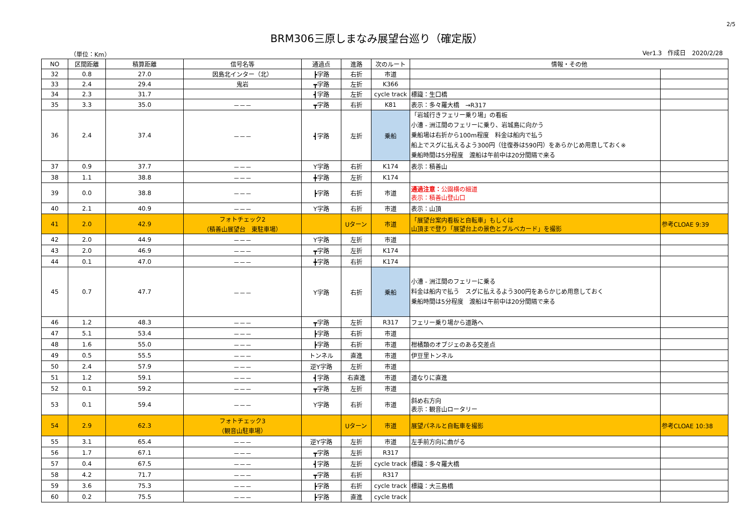2/5
BRM306三原しまなみ展望台巡り（確定版）
（単位：Km） Ver1.3　作成日　2020/2/28
| NO | 区間距離 | 積算距離 | 信号名等 | 通過点 | 進路 | 次のルート | 情報・その他 | |
| --- | --- | --- | --- | --- | --- | --- | --- | --- |
| 32 | 0.8 | 27.0 | 因島北インター（北） | ┣字路 | 右折 | 市道 | | |
| 33 | 2.4 | 29.4 | 鬼岩 | ┳字路 | 左折 | K366 | | |
| 34 | 2.3 | 31.7 | | ┫字路 | 左折 | cycle track | 標識：生口橋 | |
| 35 | 3.3 | 35.0 | －－－ | ┳字路 | 右折 | K81 | 表示：多々羅大橋 →R317 | |
| 36 | 2.4 | 37.4 | －－－ | ┫字路 | 左折 | 乗船 | 「岩城行きフェリー乗り場」の看板 小漕 - 洲江間のフェリーに乗り、岩城島に向かう 乗船場は右折から100m程度 料金は船内で払う 船上でスグに払えるよう300円（往復券は590円）をあらかじめ用意しておく※ 乗船時間は5分程度 渡船は午前中は20分間隔で来る | |
| 37 | 0.9 | 37.7 | －－－ | Y字路 | 右折 | K174 | 表示：積善山 | |
| 38 | 1.1 | 38.8 | －－－ | ╋字路 | 左折 | K174 | | |
| 39 | 0.0 | 38.8 | －－－ | ┣字路 | 右折 | 市道 | 通過注意： 公園横の細道 表示：積善山登山口 | |
| 40 | 2.1 | 40.9 | －－－ | Y字路 | 右折 | 市道 | 表示：山頂 | |
| 41 | 2.0 | 42.9 | フォトチェック2 （積善山展望台 東駐車場） | | Uターン | 市道 | 「展望台案内看板と自転車」もしくは 山頂まで登り「展望台上の景色とブルベカード」を撮影 | 参考CLOAE 9:39 |
| 42 | 2.0 | 44.9 | －－－ | Y字路 | 左折 | 市道 | | |
| 43 | 2.0 | 46.9 | －－－ | ┳字路 | 左折 | K174 | | |
| 44 | 0.1 | 47.0 | －－－ | ╋字路 | 右折 | K174 | | |
| 45 | 0.7 | 47.7 | －－－ | Y字路 | 右折 | 乗船 | 小漕 - 洲江間のフェリーに乗る 料金は船内で払う スグに払えるよう300円をあらかじめ用意しておく 乗船時間は5分程度 渡船は午前中は20分間隔で来る | |
| 46 | 1.2 | 48.3 | －－－ | ┳字路 | 左折 | R317 | フェリー乗り場から道路へ | |
| 47 | 5.1 | 53.4 | －－－ | ┣字路 | 右折 | 市道 | | |
| 48 | 1.6 | 55.0 | －－－ | ┣字路 | 右折 | 市道 | 柑橘類のオブジェのある交差点 | |
| 49 | 0.5 | 55.5 | －－－ | トンネル | 直進 | 市道 | 伊豆里トンネル | |
| 50 | 2.4 | 57.9 | －－－ | 逆Y字路 | 左折 | 市道 | | |
| 51 | 1.2 | 59.1 | －－－ | ┫字路 | 右直進 | 市道 | 道なりに直進 | |
| 52 | 0.1 | 59.2 | －－－ | ┳字路 | 左折 | 市道 | | |
| 53 | 0.1 | 59.4 | －－－ | Y字路 | 右折 | 市道 | 斜め右方向 表示：観音山ロータリー | |
| 54 | 2.9 | 62.3 | フォトチェック3 （観音山駐車場） | | Uターン | 市道 | 展望パネルと自転車を撮影 | 参考CLOAE 10:38 |
| 55 | 3.1 | 65.4 | －－－ | 逆Y字路 | 左折 | 市道 | 左手前方向に曲がる | |
| 56 | 1.7 | 67.1 | －－－ | ┳字路 | 左折 | R317 | | |
| 57 | 0.4 | 67.5 | －－－ | ┫字路 | 左折 | cycle track | 標識：多々羅大橋 | |
| 58 | 4.2 | 71.7 | －－－ | ┳字路 | 右折 | R317 | | |
| 59 | 3.6 | 75.3 | －－－ | ┣字路 | 右折 | cycle track | 標識：大三島橋 | |
| 60 | 0.2 | 75.5 | －－－ | ┣字路 | 直進 | cycle track | | |